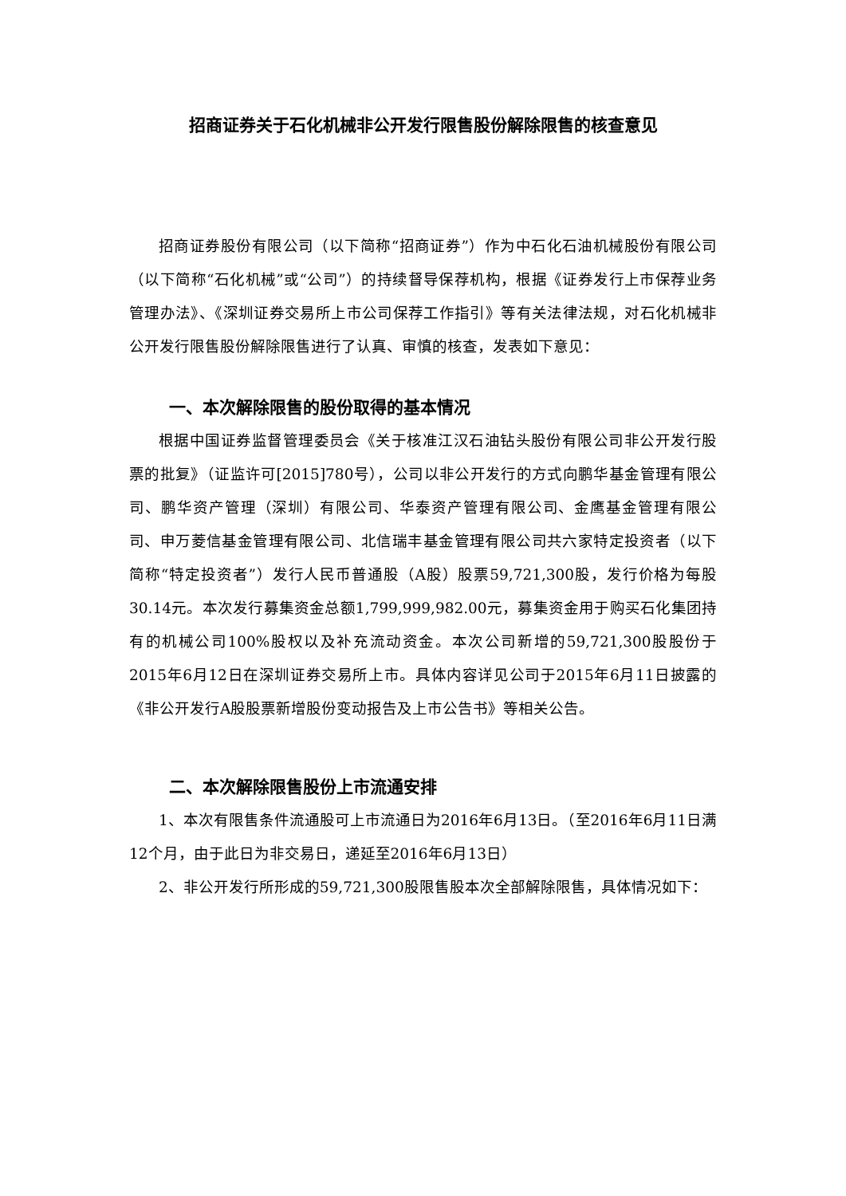招商证券关于石化机械非公开发行限售股份解除限售的核查意见
招商证券股份有限公司（以下简称“招商证券”）作为中石化石油机械股份有限公司（以下简称“石化机械”或“公司”）的持续督导保荐机构，根据《证券发行上市保荐业务管理办法》、《深圳证券交易所上市公司保荐工作指引》等有关法律法规，对石化机械非公开发行限售股份解除限售进行了认真、审慎的核查，发表如下意见：
一、本次解除限售的股份取得的基本情况
根据中国证券监督管理委员会《关于核准江汉石油钻头股份有限公司非公开发行股票的批复》（证监许可[2015]780号），公司以非公开发行的方式向鹏华基金管理有限公司、鹏华资产管理（深圳）有限公司、华泰资产管理有限公司、金鹰基金管理有限公司、申万菱信基金管理有限公司、北信瑞丰基金管理有限公司共六家特定投资者（以下简称“特定投资者”）发行人民币普通股（A股）股票59,721,300股，发行价格为每股30.14元。本次发行募集资金总额1,799,999,982.00元，募集资金用于购买石化集团持有的机械公司100%股权以及补充流动资金。本次公司新增的59,721,300股股份于2015年6月12日在深圳证券交易所上市。具体内容详见公司于2015年6月11日披露的《非公开发行A股股票新增股份变动报告及上市公告书》等相关公告。
二、本次解除限售股份上市流通安排
1、本次有限售条件流通股可上市流通日为2016年6月13日。（至2016年6月11日满12个月，由于此日为非交易日，递延至2016年6月13日）
2、非公开发行所形成的59,721,300股限售股本次全部解除限售，具体情况如下：